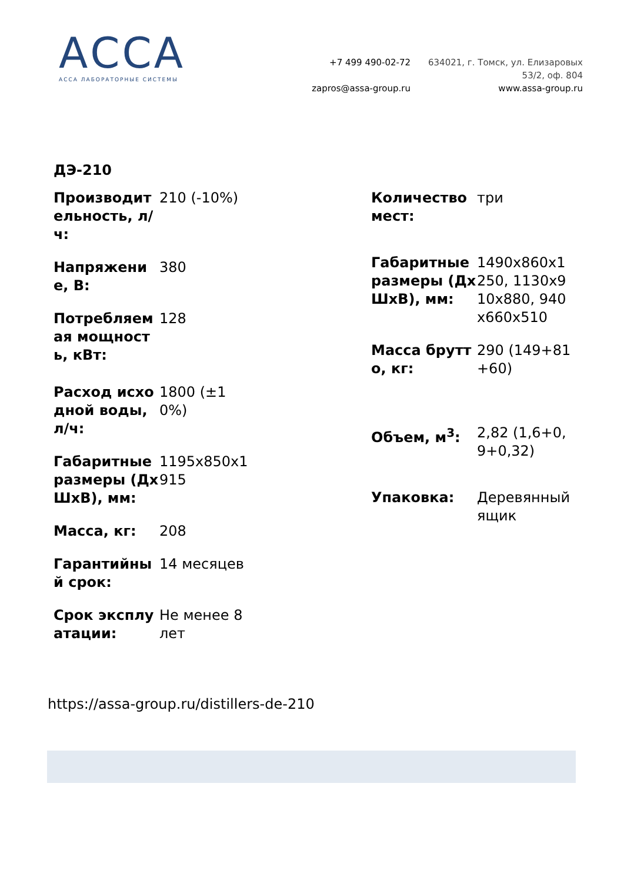АССА
АССА ЛАБОРАТОРНЫЕ СИСТЕМЫ
+7 499 490-02-72
zapros@assa-group.ru
634021, г. Томск, ул. Елизаровых
53/2, оф. 804
www.assa-group.ru
ДЭ-210
| Производительность, л/ч: | 210 (-10%) |
| Напряжение, В: | 380 |
| Потребляемая мощность, кВт: | 128 |
| Расход исходной воды, л/ч: | 1800 (±10%) |
| Габаритные размеры (ДхШхВ), мм: | 1195x850x1915 |
| Масса, кг: | 208 |
| Гарантийный срок: | 14 месяцев |
| Срок эксплуатации: | Не менее 8 лет |
| Количество мест: | три |
| Габаритные размеры (ДхШхВ), мм: | 1490x860x1250, 1130x910x880, 940x660x510 |
| Масса брутто, кг: | 290 (149+81+60) |
| Объем, м<sup>3</sup>: | 2,82 (1,6+0,9+0,32) |
| Упаковка: | Деревянный ящик |
https://assa-group.ru/distillers-de-210